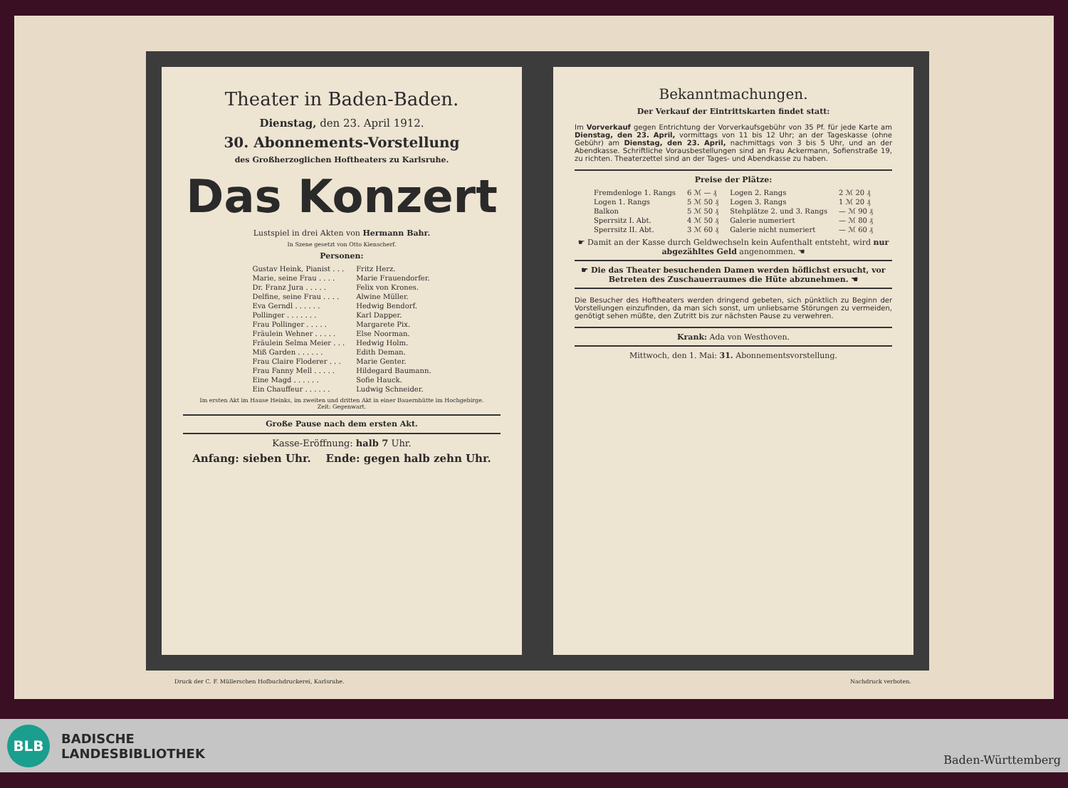Theater in Baden-Baden.
Dienstag, den 23. April 1912.
30. Abonnements-Vorstellung
des Großherzoglichen Hoftheaters zu Karlsruhe.
Das Konzert
Lustspiel in drei Akten von Hermann Bahr.
In Szene gesetzt von Otto Kienscherf.
Personen:
| Gustav Heink, Pianist . . . | Fritz Herz. |
| Marie, seine Frau . . . . | Marie Frauendorfer. |
| Dr. Franz Jura . . . . . | Felix von Krones. |
| Delfine, seine Frau . . . . | Alwine Müller. |
| Eva Gerndl . . . . . . | Hedwig Bendorf. |
| Pollinger . . . . . . . | Karl Dapper. |
| Frau Pollinger . . . . . | Margarete Pix. |
| Fräulein Wehner . . . . . | Else Noorman. |
| Fräulein Selma Meier . . . | Hedwig Holm. |
| Miß Garden . . . . . . | Edith Deman. |
| Frau Claire Floderer . . . | Marie Genter. |
| Frau Fanny Mell . . . . . | Hildegard Baumann. |
| Eine Magd . . . . . . | Sofie Hauck. |
| Ein Chauffeur . . . . . . | Ludwig Schneider. |
Im ersten Akt im Hause Heinks, im zweiten und dritten Akt in einer Bauernhütte im Hochgebirge.
Zeit: Gegenwart.
Große Pause nach dem ersten Akt.
Kasse-Eröffnung: halb 7 Uhr.
Anfang: sieben Uhr. Ende: gegen halb zehn Uhr.
Bekanntmachungen.
Der Verkauf der Eintrittskarten findet statt:
Im Vorverkauf gegen Entrichtung der Vorverkaufsgebühr von 35 Pf. für jede Karte am Dienstag, den 23. April, vormittags von 11 bis 12 Uhr; an der Tageskasse (ohne Gebühr) am Dienstag, den 23. April, nachmittags von 3 bis 5 Uhr, und an der Abendkasse. Schriftliche Vorausbestellungen sind an Frau Ackermann, Sofienstraße 19, zu richten. Theaterzettel sind an der Tages- und Abendkasse zu haben.
Preise der Plätze:
| Fremdenloge 1. Rangs | 6 ℳ — ₰ | Logen 2. Rangs | 2 ℳ 20 ₰ |
| Logen 1. Rangs | 5 ℳ 50 ₰ | Logen 3. Rangs | 1 ℳ 20 ₰ |
| Balkon | 5 ℳ 50 ₰ | Stehplätze 2. und 3. Rangs | — ℳ 90 ₰ |
| Sperrsitz I. Abt. | 4 ℳ 50 ₰ | Galerie numeriert | — ℳ 80 ₰ |
| Sperrsitz II. Abt. | 3 ℳ 60 ₰ | Galerie nicht numeriert | — ℳ 60 ₰ |
☛ Damit an der Kasse durch Geldwechseln kein Aufenthalt entsteht, wird nur abgezähltes Geld angenommen. ☚
☛ Die das Theater besuchenden Damen werden höflichst ersucht, vor Betreten des Zuschauerraumes die Hüte abzunehmen. ☚
Die Besucher des Hoftheaters werden dringend gebeten, sich pünktlich zu Beginn der Vorstellungen einzufinden, da man sich sonst, um unliebsame Störungen zu vermeiden, genötigt sehen müßte, den Zutritt bis zur nächsten Pause zu verwehren.
Krank: Ada von Westhoven.
Mittwoch, den 1. Mai: 31. Abonnementsvorstellung.
Druck der C. F. Müllerschen Hofbuchdruckerei, Karlsruhe.
Nachdruck verboten.
BLB
BADISCHE
LANDESBIBLIOTHEK
Baden-Württemberg